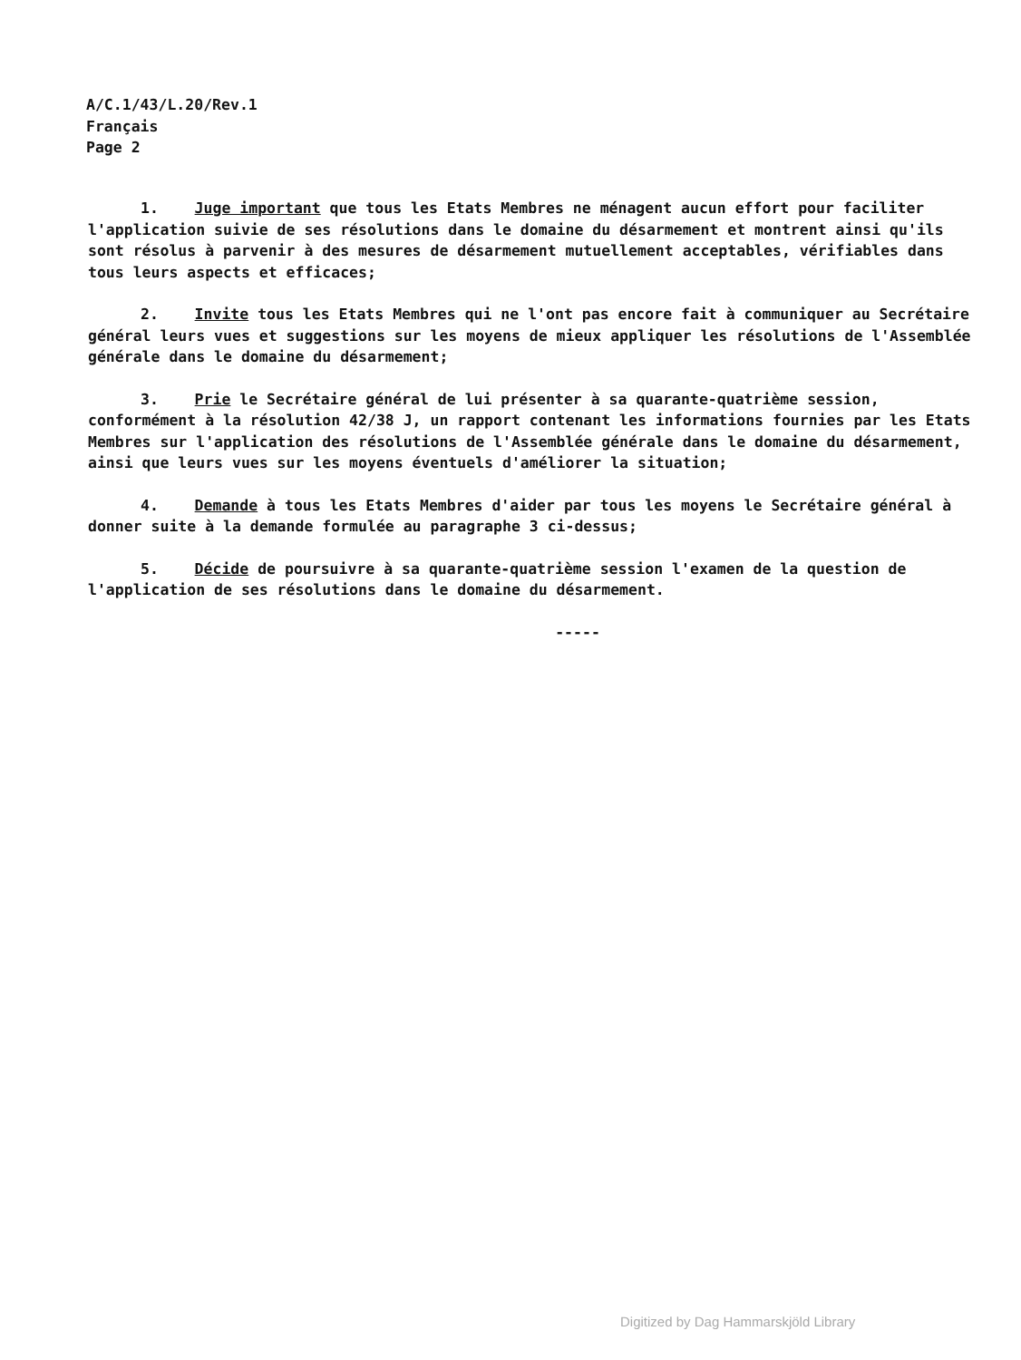A/C.1/43/L.20/Rev.1
Français
Page 2
1. Juge important que tous les Etats Membres ne ménagent aucun effort pour faciliter l'application suivie de ses résolutions dans le domaine du désarmement et montrent ainsi qu'ils sont résolus à parvenir à des mesures de désarmement mutuellement acceptables, vérifiables dans tous leurs aspects et efficaces;
2. Invite tous les Etats Membres qui ne l'ont pas encore fait à communiquer au Secrétaire général leurs vues et suggestions sur les moyens de mieux appliquer les résolutions de l'Assemblée générale dans le domaine du désarmement;
3. Prie le Secrétaire général de lui présenter à sa quarante-quatrième session, conformément à la résolution 42/38 J, un rapport contenant les informations fournies par les Etats Membres sur l'application des résolutions de l'Assemblée générale dans le domaine du désarmement, ainsi que leurs vues sur les moyens éventuels d'améliorer la situation;
4. Demande à tous les Etats Membres d'aider par tous les moyens le Secrétaire général à donner suite à la demande formulée au paragraphe 3 ci-dessus;
5. Décide de poursuivre à sa quarante-quatrième session l'examen de la question de l'application de ses résolutions dans le domaine du désarmement.
-----
Digitized by Dag Hammarskjöld Library